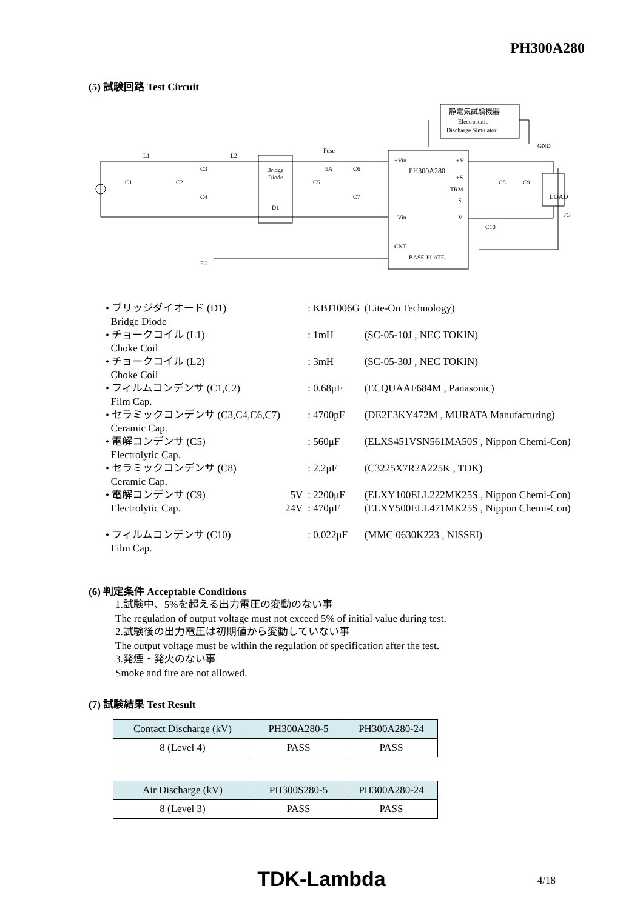PH300A280
(5) 試験回路 Test Circuit
静電気試験機器
Electrostatic
Discharge Simulator
GND
L1
L2
Fuse
5A
Bridge
Diode
D1
C1
C2
C3
C4
C5
C6
C7
+Vin
PH300A280
+V
+S
TRM
-S
-Vin
-V
CNT
BASE-PLATE
C8
C9
C10
LOAD
FG
FG
| • ブリッジダイオード (D1) Bridge Diode | | : KBJ1006G | (Lite-On Technology) |
| • チョークコイル (L1) Choke Coil | | : 1mH | (SC-05-10J , NEC TOKIN) |
| • チョークコイル (L2) Choke Coil | | : 3mH | (SC-05-30J , NEC TOKIN) |
| • フィルムコンデンサ (C1,C2) Film Cap. | | : 0.68μF | (ECQUAAF684M , Panasonic) |
| • セラミックコンデンサ (C3,C4,C6,C7) Ceramic Cap. | | : 4700pF | (DE2E3KY472M , MURATA Manufacturing) |
| • 電解コンデンサ (C5) Electrolytic Cap. | | : 560μF | (ELXS451VSN561MA50S , Nippon Chemi-Con) |
| • セラミックコンデンサ (C8) Ceramic Cap. | | : 2.2μF | (C3225X7R2A225K , TDK) |
| • 電解コンデンサ (C9) Electrolytic Cap. | 5V 24V | : 2200μF : 470μF | (ELXY100ELL222MK25S , Nippon Chemi-Con) (ELXY500ELL471MK25S , Nippon Chemi-Con) |
| • フィルムコンデンサ (C10) Film Cap. | | : 0.022μF | (MMC 0630K223 , NISSEI) |
(6) 判定条件 Acceptable Conditions
1.試験中、5%を超える出力電圧の変動のない事
The regulation of output voltage must not exceed 5% of initial value during test.
2.試験後の出力電圧は初期値から変動していない事
The output voltage must be within the regulation of specification after the test.
3.発煙・発火のない事
Smoke and fire are not allowed.
(7) 試験結果 Test Result
| Contact Discharge (kV) | PH300A280-5 | PH300A280-24 |
| --- | --- | --- |
| 8 (Level 4) | PASS | PASS |
| Air Discharge (kV) | PH300S280-5 | PH300A280-24 |
| --- | --- | --- |
| 8 (Level 3) | PASS | PASS |
TDK-Lambda 4/18